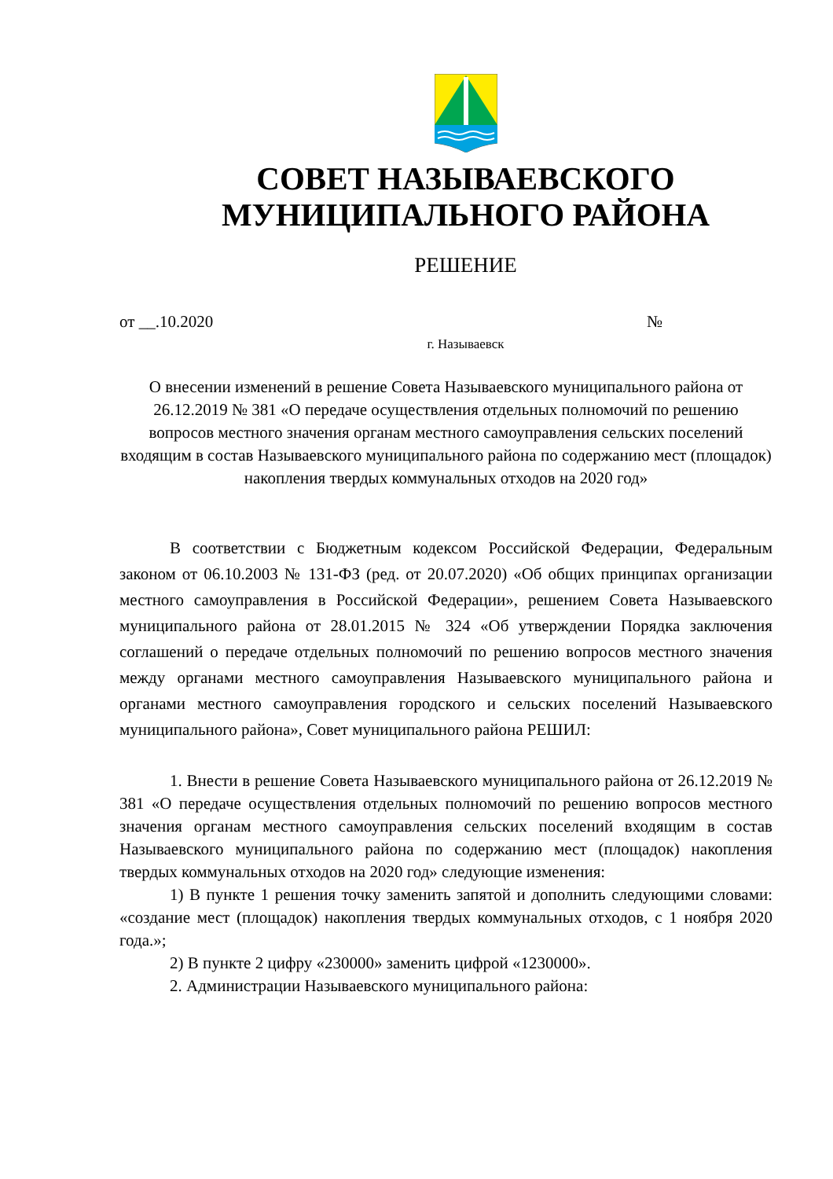СОВЕТ НАЗЫВАЕВСКОГО
МУНИЦИПАЛЬНОГО РАЙОНА
РЕШЕНИЕ
от __.10.2020 №
г. Называевск
О внесении изменений в решение Совета Называевского муниципального района от 26.12.2019 № 381 «О передаче осуществления отдельных полномочий по решению вопросов местного значения органам местного самоуправления сельских поселений входящим в состав Называевского муниципального района по содержанию мест (площадок) накопления твердых коммунальных отходов на 2020 год»
В соответствии с Бюджетным кодексом Российской Федерации, Федеральным законом от 06.10.2003 № 131-ФЗ (ред. от 20.07.2020) «Об общих принципах организации местного самоуправления в Российской Федерации», решением Совета Называевского муниципального района от 28.01.2015 № 324 «Об утверждении Порядка заключения соглашений о передаче отдельных полномочий по решению вопросов местного значения между органами местного самоуправления Называевского муниципального района и органами местного самоуправления городского и сельских поселений Называевского муниципального района», Совет муниципального района РЕШИЛ:
1. Внести в решение Совета Называевского муниципального района от 26.12.2019 № 381 «О передаче осуществления отдельных полномочий по решению вопросов местного значения органам местного самоуправления сельских поселений входящим в состав Называевского муниципального района по содержанию мест (площадок) накопления твердых коммунальных отходов на 2020 год» следующие изменения:
1) В пункте 1 решения точку заменить запятой и дополнить следующими словами: «создание мест (площадок) накопления твердых коммунальных отходов, с 1 ноября 2020 года.»;
2) В пункте 2 цифру «230000» заменить цифрой «1230000».
2. Администрации Называевского муниципального района: